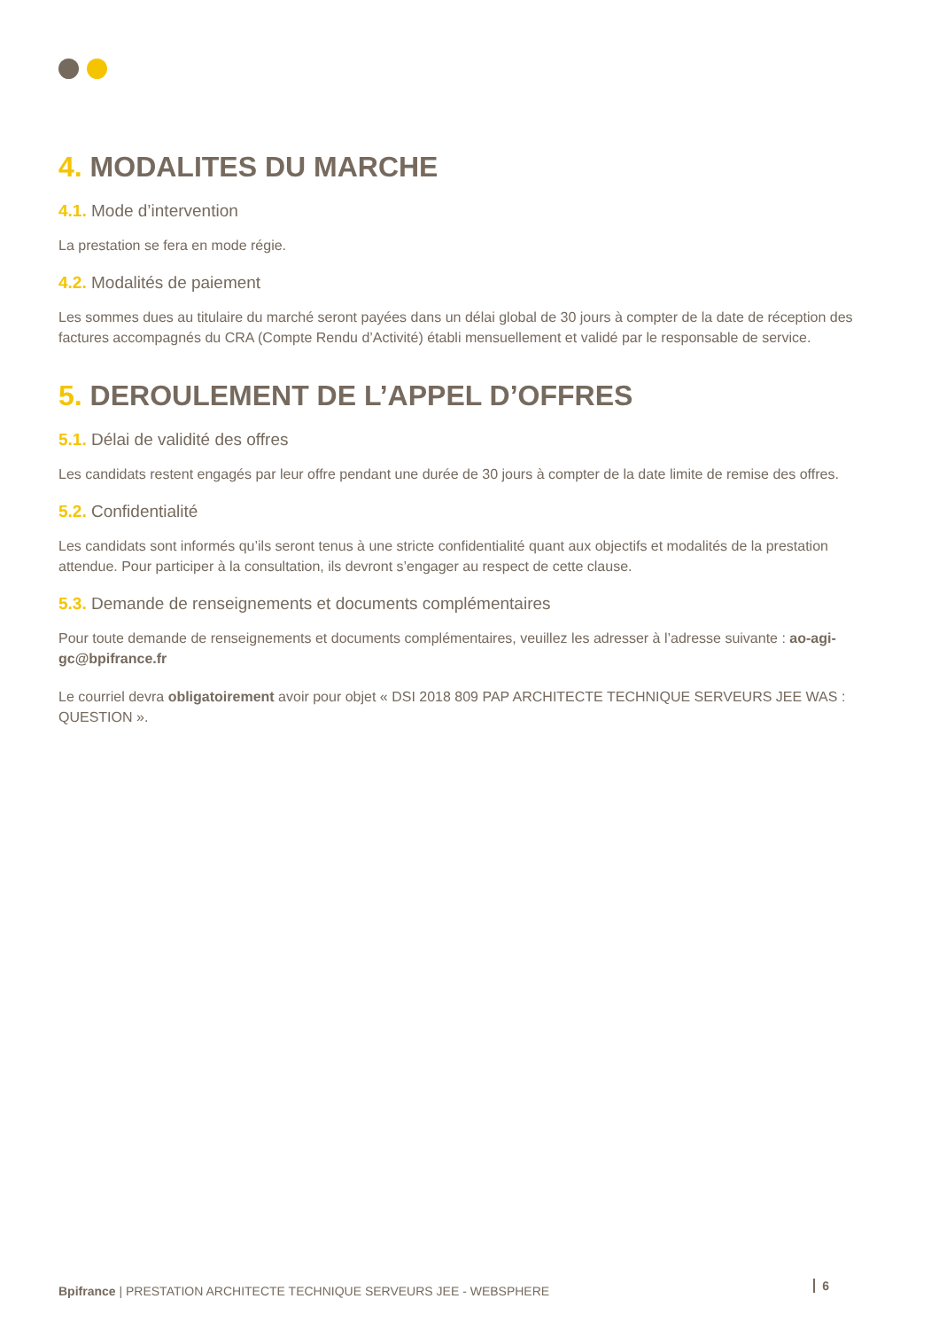4. MODALITES DU MARCHE
4.1. Mode d’intervention
La prestation se fera en mode régie.
4.2. Modalités de paiement
Les sommes dues au titulaire du marché seront payées dans un délai global de 30 jours à compter de la date de réception des factures accompagnés du CRA (Compte Rendu d’Activité) établi mensuellement et validé par le responsable de service.
5. DEROULEMENT DE L’APPEL D’OFFRES
5.1. Délai de validité des offres
Les candidats restent engagés par leur offre pendant une durée de 30 jours à compter de la date limite de remise des offres.
5.2. Confidentialité
Les candidats sont informés qu’ils seront tenus à une stricte confidentialité quant aux objectifs et modalités de la prestation attendue. Pour participer à la consultation, ils devront s’engager au respect de cette clause.
5.3. Demande de renseignements et documents complémentaires
Pour toute demande de renseignements et documents complémentaires, veuillez les adresser à l’adresse suivante : ao-agi-gc@bpifrance.fr
Le courriel devra obligatoirement avoir pour objet « DSI 2018 809 PAP ARCHITECTE TECHNIQUE SERVEURS JEE WAS : QUESTION ».
Bpifrance | PRESTATION ARCHITECTE TECHNIQUE SERVEURS JEE - WEBSPHERE 6